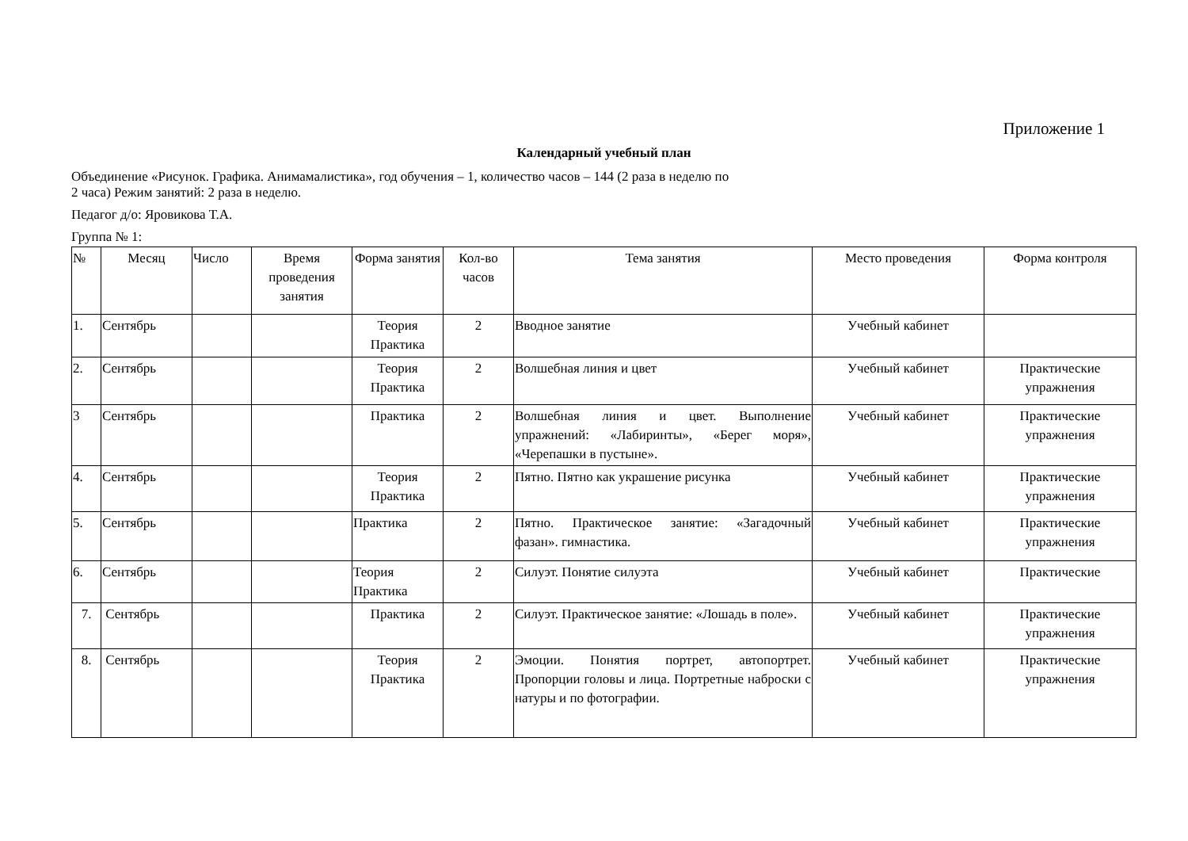Приложение 1
Календарный учебный план
Объединение «Рисунок. Графика. Анимамалистика», год обучения – 1, количество часов – 144 (2 раза в неделю по
2 часа) Режим занятий: 2 раза в неделю.
Педагог д/о: Яровикова Т.А.
Группа № 1:
| № | Месяц | Число | Время проведения занятия | Форма занятия | Кол-во часов | Тема занятия | Место проведения | Форма контроля |
| --- | --- | --- | --- | --- | --- | --- | --- | --- |
| 1. | Сентябрь | | | Теория Практика | 2 | Вводное занятие | Учебный кабинет | |
| 2. | Сентябрь | | | Теория Практика | 2 | Волшебная линия и цвет | Учебный кабинет | Практические упражнения |
| 3 | Сентябрь | | | Практика | 2 | Волшебная линия и цвет. Выполнение упражнений: «Лабиринты», «Берег моря», «Черепашки в пустыне». | Учебный кабинет | Практические упражнения |
| 4. | Сентябрь | | | Теория Практика | 2 | Пятно. Пятно как украшение рисунка | Учебный кабинет | Практические упражнения |
| 5. | Сентябрь | | | Практика | 2 | Пятно. Практическое занятие: «Загадочный фазан». гимнастика. | Учебный кабинет | Практические упражнения |
| 6. | Сентябрь | | | Теория Практика | 2 | Силуэт. Понятие силуэта | Учебный кабинет | Практические |
| 7. | Сентябрь | | | Практика | 2 | Силуэт. Практическое занятие: «Лошадь в поле». | Учебный кабинет | Практические упражнения |
| 8. | Сентябрь | | | Теория Практика | 2 | Эмоции. Понятия портрет, автопортрет. Пропорции головы и лица. Портретные наброски с натуры и по фотографии. | Учебный кабинет | Практические упражнения |